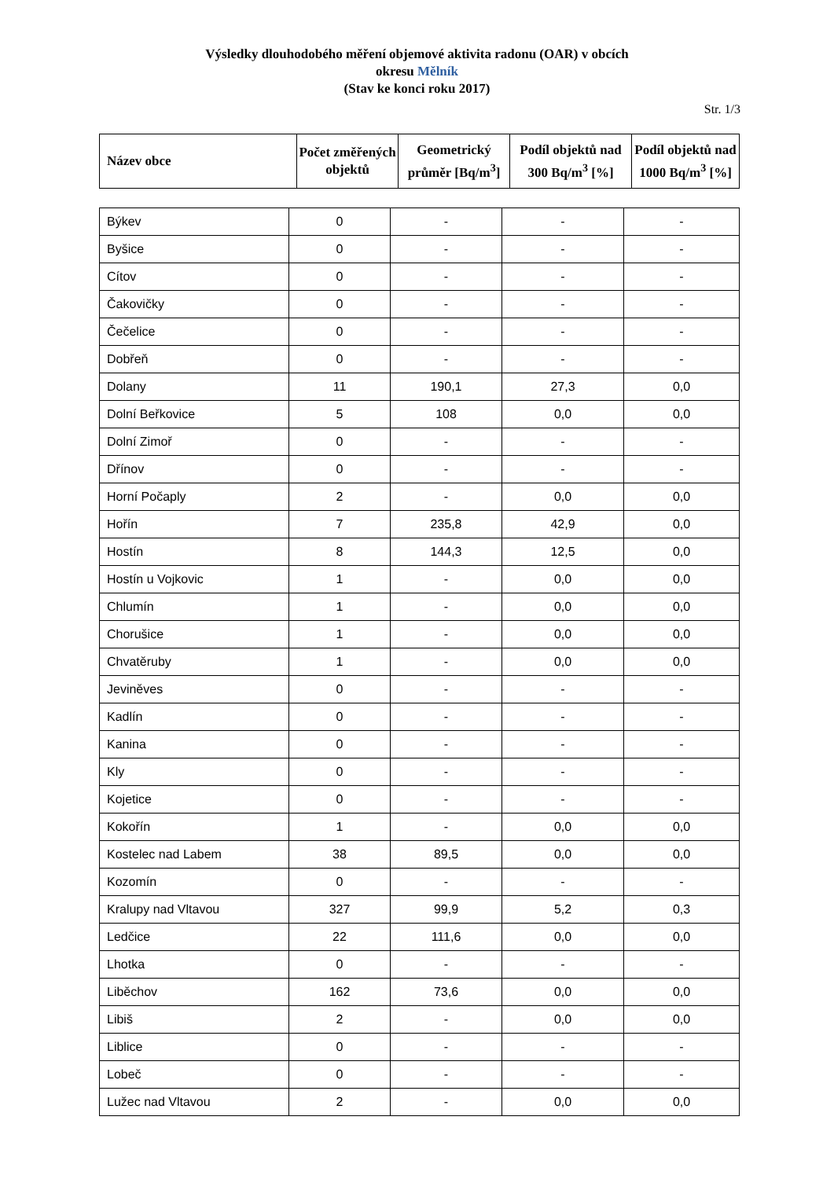Výsledky dlouhodobého měření objemové aktivita radonu (OAR) v obcích
okresu Mělník
(Stav ke konci roku 2017)
Str. 1/3
| Název obce | Počet změřených objektů | Geometrický průměr [Bq/m<sup>3</sup>] | Podíl objektů nad 300 Bq/m<sup>3</sup> [%] | Podíl objektů nad 1000 Bq/m<sup>3</sup> [%] |
| --- | --- | --- | --- | --- |
| Býkev | 0 | - | - | - |
| Byšice | 0 | - | - | - |
| Cítov | 0 | - | - | - |
| Čakovičky | 0 | - | - | - |
| Čečelice | 0 | - | - | - |
| Dobřeň | 0 | - | - | - |
| Dolany | 11 | 190,1 | 27,3 | 0,0 |
| Dolní Beřkovice | 5 | 108 | 0,0 | 0,0 |
| Dolní Zimoř | 0 | - | - | - |
| Dřínov | 0 | - | - | - |
| Horní Počaply | 2 | - | 0,0 | 0,0 |
| Hořín | 7 | 235,8 | 42,9 | 0,0 |
| Hostín | 8 | 144,3 | 12,5 | 0,0 |
| Hostín u Vojkovic | 1 | - | 0,0 | 0,0 |
| Chlumín | 1 | - | 0,0 | 0,0 |
| Chorušice | 1 | - | 0,0 | 0,0 |
| Chvatěruby | 1 | - | 0,0 | 0,0 |
| Jeviněves | 0 | - | - | - |
| Kadlín | 0 | - | - | - |
| Kanina | 0 | - | - | - |
| Kly | 0 | - | - | - |
| Kojetice | 0 | - | - | - |
| Kokořín | 1 | - | 0,0 | 0,0 |
| Kostelec nad Labem | 38 | 89,5 | 0,0 | 0,0 |
| Kozomín | 0 | - | - | - |
| Kralupy nad Vltavou | 327 | 99,9 | 5,2 | 0,3 |
| Ledčice | 22 | 111,6 | 0,0 | 0,0 |
| Lhotka | 0 | - | - | - |
| Liběchov | 162 | 73,6 | 0,0 | 0,0 |
| Libiš | 2 | - | 0,0 | 0,0 |
| Liblice | 0 | - | - | - |
| Lobeč | 0 | - | - | - |
| Lužec nad Vltavou | 2 | - | 0,0 | 0,0 |